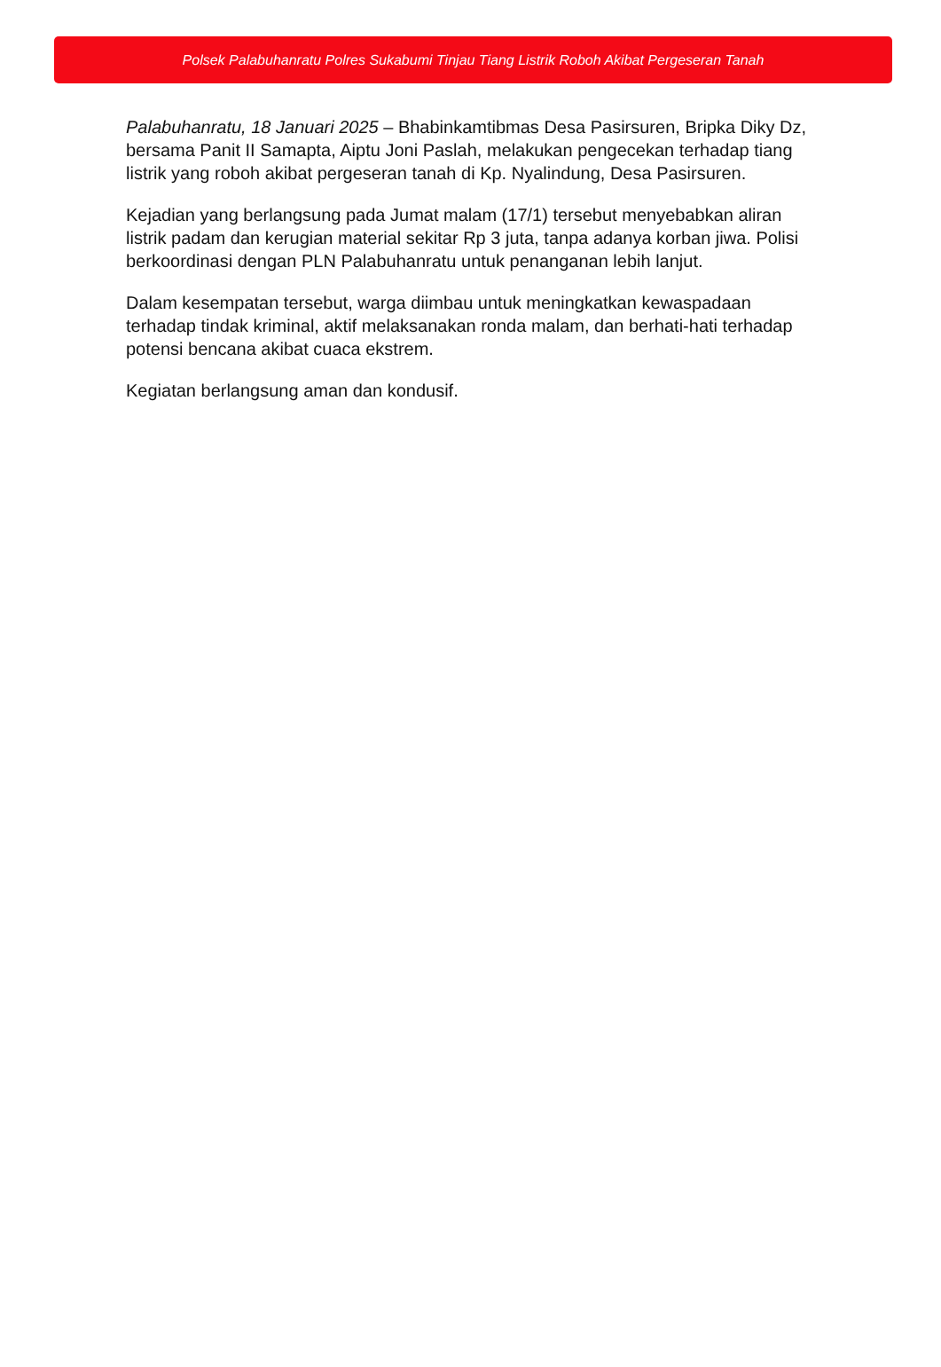Polsek Palabuhanratu Polres Sukabumi Tinjau Tiang Listrik Roboh Akibat Pergeseran Tanah
Palabuhanratu, 18 Januari 2025 – Bhabinkamtibmas Desa Pasirsuren, Bripka Diky Dz, bersama Panit II Samapta, Aiptu Joni Paslah, melakukan pengecekan terhadap tiang listrik yang roboh akibat pergeseran tanah di Kp. Nyalindung, Desa Pasirsuren.
Kejadian yang berlangsung pada Jumat malam (17/1) tersebut menyebabkan aliran listrik padam dan kerugian material sekitar Rp 3 juta, tanpa adanya korban jiwa. Polisi berkoordinasi dengan PLN Palabuhanratu untuk penanganan lebih lanjut.
Dalam kesempatan tersebut, warga diimbau untuk meningkatkan kewaspadaan terhadap tindak kriminal, aktif melaksanakan ronda malam, dan berhati-hati terhadap potensi bencana akibat cuaca ekstrem.
Kegiatan berlangsung aman dan kondusif.